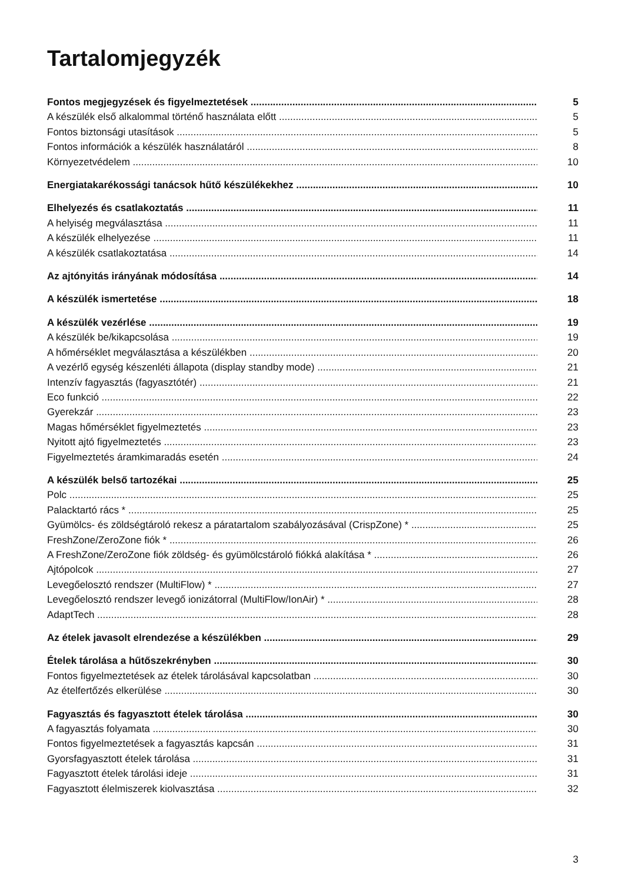Tartalomjegyzék
Fontos megjegyzések és figyelmeztetések 5
A készülék első alkalommal történő használata előtt 5
Fontos biztonsági utasítások 5
Fontos információk a készülék használatáról 8
Környezetvédelem 10
Energiatakarékossági tanácsok hűtő készülékekhez 10
Elhelyezés és csatlakoztatás 11
A helyiség megválasztása 11
A készülék elhelyezése 11
A készülék csatlakoztatása 14
Az ajtónyitás irányának módosítása 14
A készülék ismertetése 18
A készülék vezérlése 19
A készülék be/kikapcsolása 19
A hőmérséklet megválasztása a készülékben 20
A vezérlő egység készenléti állapota (display standby mode) 21
Intenzív fagyasztás (fagyasztótér) 21
Eco funkció 22
Gyerekzár 23
Magas hőmérséklet figyelmeztetés 23
Nyitott ajtó figyelmeztetés 23
Figyelmeztetés áramkimaradás esetén 24
A készülék belső tartozékai 25
Polc 25
Palacktartó rács * 25
Gyümölcs- és zöldségtároló rekesz a páratartalom szabályozásával (CrispZone) * 25
FreshZone/ZeroZone fiók * 26
A FreshZone/ZeroZone fiók zöldség- és gyümölcstároló fiókká alakítása * 26
Ajtópolcok 27
Levegőelosztó rendszer (MultiFlow) * 27
Levegőelosztó rendszer levegő ionizátorral (MultiFlow/IonAir) * 28
AdaptTech 28
Az ételek javasolt elrendezése a készülékben 29
Ételek tárolása a hűtőszekrényben 30
Fontos figyelmeztetések az ételek tárolásával kapcsolatban 30
Az ételfertőzés elkerülése 30
Fagyasztás és fagyasztott ételek tárolása 30
A fagyasztás folyamata 30
Fontos figyelmeztetések a fagyasztás kapcsán 31
Gyorsfagyasztott ételek tárolása 31
Fagyasztott ételek tárolási ideje 31
Fagyasztott élelmiszerek kiolvasztása 32
3